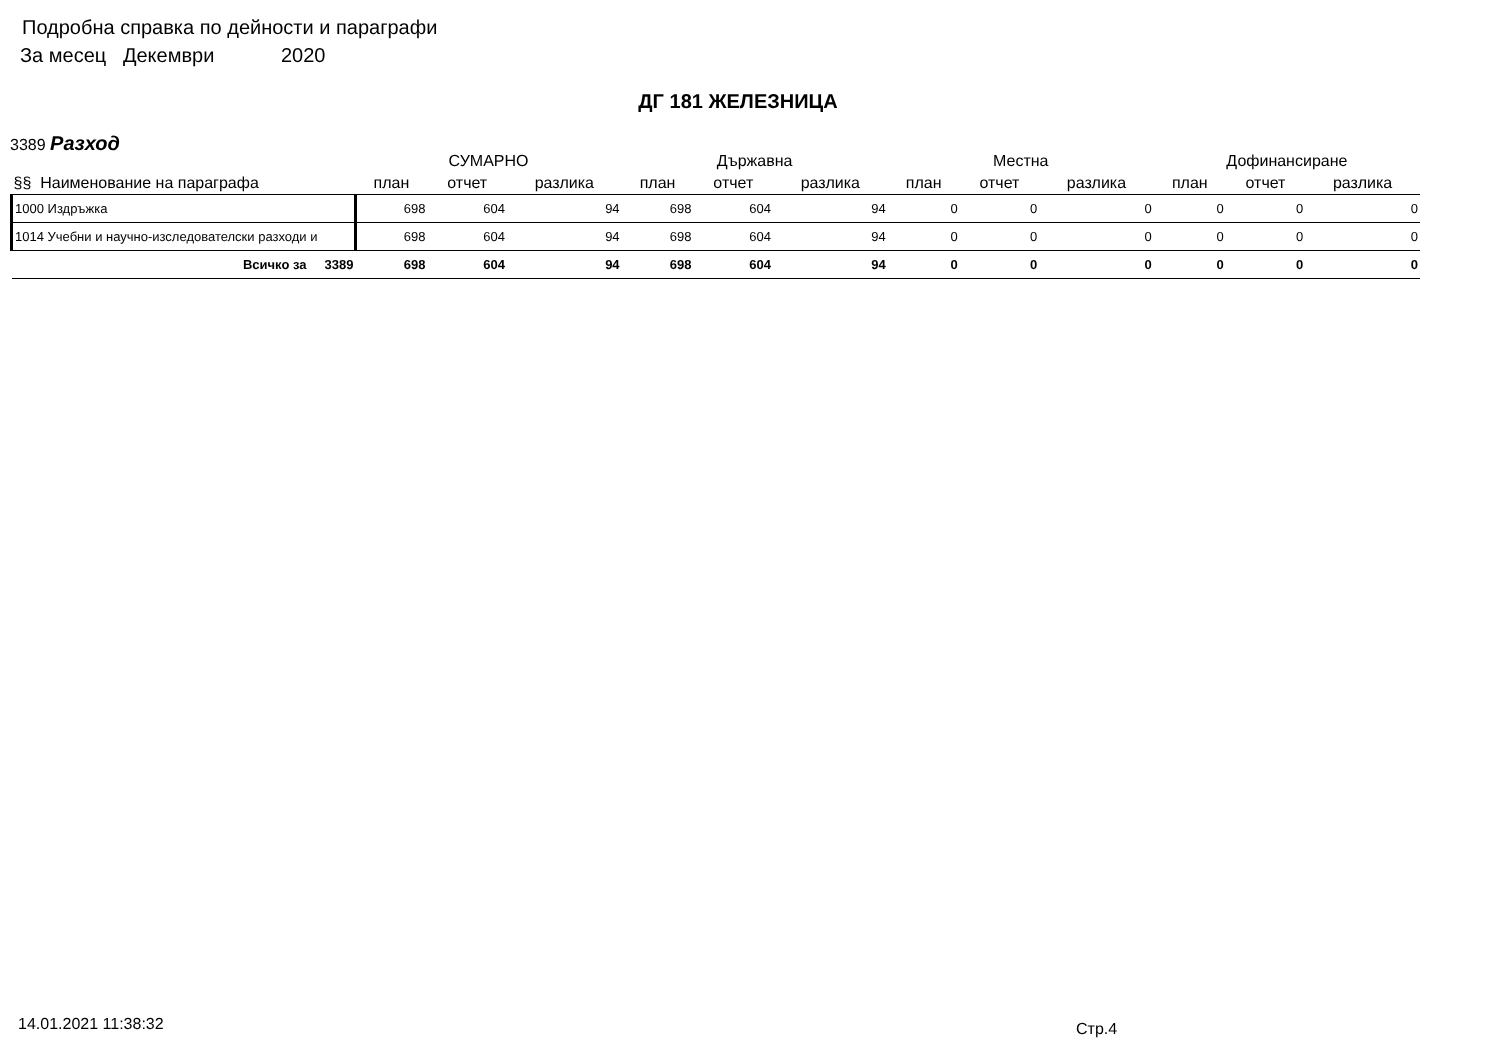Подробна справка по дейности и параграфи
За месец Декември 2020
ДГ 181 ЖЕЛЕЗНИЦА
3389 Разход
| | СУМАРНО | | | Държавна | | | Местна | | | Дофинансиране | | |
| --- | --- | --- | --- | --- | --- | --- | --- | --- | --- | --- | --- | --- |
| §§ Наименование на параграфа | план | отчет | разлика | план | отчет | разлика | план | отчет | разлика | план | отчет | разлика |
| 1000 Издръжка | 698 | 604 | 94 | 698 | 604 | 94 | 0 | 0 | 0 | 0 | 0 | 0 |
| 1014 Учебни и научно-изследователски разходи и | 698 | 604 | 94 | 698 | 604 | 94 | 0 | 0 | 0 | 0 | 0 | 0 |
| Всичко за 3389 | 698 | 604 | 94 | 698 | 604 | 94 | 0 | 0 | 0 | 0 | 0 | 0 |
14.01.2021 11:38:32 Стр.4